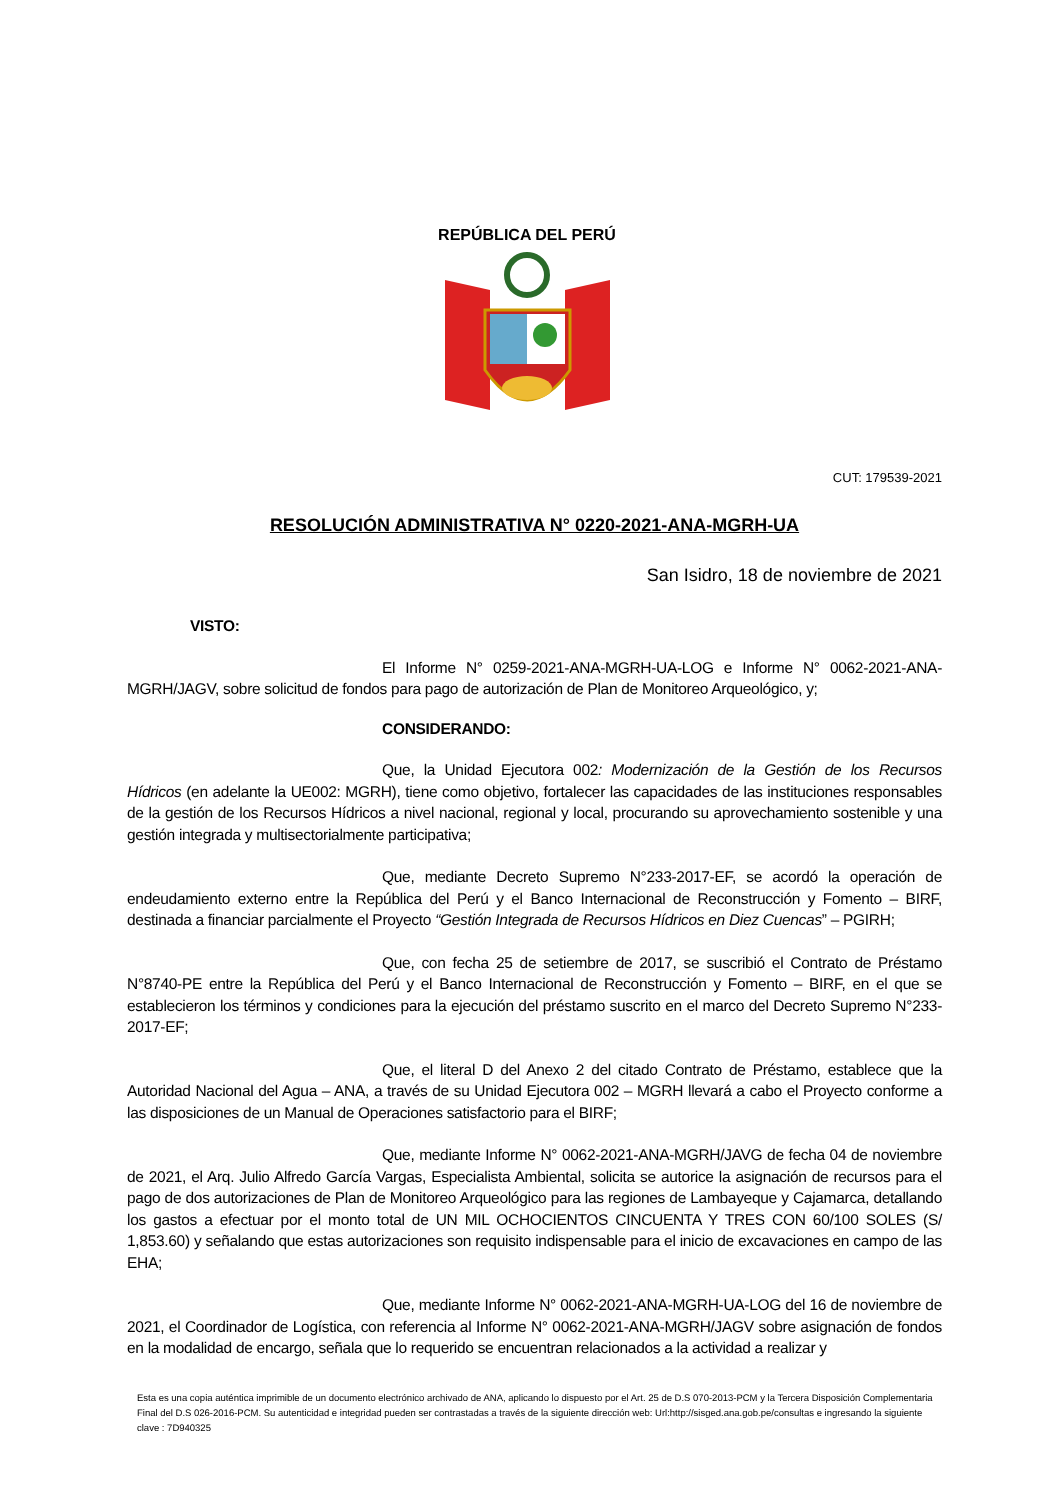REPÚBLICA DEL PERÚ
CUT: 179539-2021
RESOLUCIÓN ADMINISTRATIVA N° 0220-2021-ANA-MGRH-UA
San Isidro, 18 de noviembre de 2021
VISTO:
El Informe N° 0259-2021-ANA-MGRH-UA-LOG e Informe N° 0062-2021-ANA-MGRH/JAGV, sobre solicitud de fondos para pago de autorización de Plan de Monitoreo Arqueológico, y;
CONSIDERANDO:
Que, la Unidad Ejecutora 002: Modernización de la Gestión de los Recursos Hídricos (en adelante la UE002: MGRH), tiene como objetivo, fortalecer las capacidades de las instituciones responsables de la gestión de los Recursos Hídricos a nivel nacional, regional y local, procurando su aprovechamiento sostenible y una gestión integrada y multisectorialmente participativa;
Que, mediante Decreto Supremo N°233-2017-EF, se acordó la operación de endeudamiento externo entre la República del Perú y el Banco Internacional de Reconstrucción y Fomento – BIRF, destinada a financiar parcialmente el Proyecto “Gestión Integrada de Recursos Hídricos en Diez Cuencas” – PGIRH;
Que, con fecha 25 de setiembre de 2017, se suscribió el Contrato de Préstamo N°8740-PE entre la República del Perú y el Banco Internacional de Reconstrucción y Fomento – BIRF, en el que se establecieron los términos y condiciones para la ejecución del préstamo suscrito en el marco del Decreto Supremo N°233-2017-EF;
Que, el literal D del Anexo 2 del citado Contrato de Préstamo, establece que la Autoridad Nacional del Agua – ANA, a través de su Unidad Ejecutora 002 – MGRH llevará a cabo el Proyecto conforme a las disposiciones de un Manual de Operaciones satisfactorio para el BIRF;
Que, mediante Informe N° 0062-2021-ANA-MGRH/JAVG de fecha 04 de noviembre de 2021, el Arq. Julio Alfredo García Vargas, Especialista Ambiental, solicita se autorice la asignación de recursos para el pago de dos autorizaciones de Plan de Monitoreo Arqueológico para las regiones de Lambayeque y Cajamarca, detallando los gastos a efectuar por el monto total de UN MIL OCHOCIENTOS CINCUENTA Y TRES CON 60/100 SOLES (S/ 1,853.60) y señalando que estas autorizaciones son requisito indispensable para el inicio de excavaciones en campo de las EHA;
Que, mediante Informe N° 0062-2021-ANA-MGRH-UA-LOG del 16 de noviembre de 2021, el Coordinador de Logística, con referencia al Informe N° 0062-2021-ANA-MGRH/JAGV sobre asignación de fondos en la modalidad de encargo, señala que lo requerido se encuentran relacionados a la actividad a realizar y
Esta es una copia auténtica imprimible de un documento electrónico archivado de ANA, aplicando lo dispuesto por el Art. 25 de D.S 070-2013-PCM y la Tercera Disposición Complementaria Final del D.S 026-2016-PCM. Su autenticidad e integridad pueden ser contrastadas a través de la siguiente dirección web: Url:http://sisged.ana.gob.pe/consultas e ingresando la siguiente clave : 7D940325